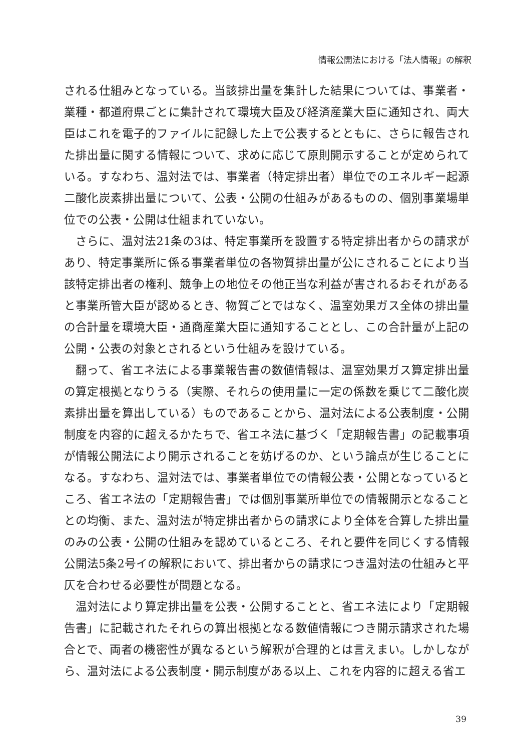情報公開法における「法人情報」の解釈
される仕組みとなっている。当該排出量を集計した結果については、事業者・業種・都道府県ごとに集計されて環境大臣及び経済産業大臣に通知され、両大臣はこれを電子的ファイルに記録した上で公表するとともに、さらに報告された排出量に関する情報について、求めに応じて原則開示することが定められている。すなわち、温対法では、事業者（特定排出者）単位でのエネルギー起源二酸化炭素排出量について、公表・公開の仕組みがあるものの、個別事業場単位での公表・公開は仕組まれていない。
さらに、温対法21条の3は、特定事業所を設置する特定排出者からの請求があり、特定事業所に係る事業者単位の各物質排出量が公にされることにより当該特定排出者の権利、競争上の地位その他正当な利益が害されるおそれがあると事業所管大臣が認めるとき、物質ごとではなく、温室効果ガス全体の排出量の合計量を環境大臣・通商産業大臣に通知することとし、この合計量が上記の公開・公表の対象とされるという仕組みを設けている。
翻って、省エネ法による事業報告書の数値情報は、温室効果ガス算定排出量の算定根拠となりうる（実際、それらの使用量に一定の係数を乗じて二酸化炭素排出量を算出している）ものであることから、温対法による公表制度・公開制度を内容的に超えるかたちで、省エネ法に基づく「定期報告書」の記載事項が情報公開法により開示されることを妨げるのか、という論点が生じることになる。すなわち、温対法では、事業者単位での情報公表・公開となっているところ、省エネ法の「定期報告書」では個別事業所単位での情報開示となることとの均衡、また、温対法が特定排出者からの請求により全体を合算した排出量のみの公表・公開の仕組みを認めているところ、それと要件を同じくする情報公開法5条2号イの解釈において、排出者からの請求につき温対法の仕組みと平仄を合わせる必要性が問題となる。
温対法により算定排出量を公表・公開することと、省エネ法により「定期報告書」に記載されたそれらの算出根拠となる数値情報につき開示請求された場合とで、両者の機密性が異なるという解釈が合理的とは言えまい。しかしながら、温対法による公表制度・開示制度がある以上、これを内容的に超える省エ
39